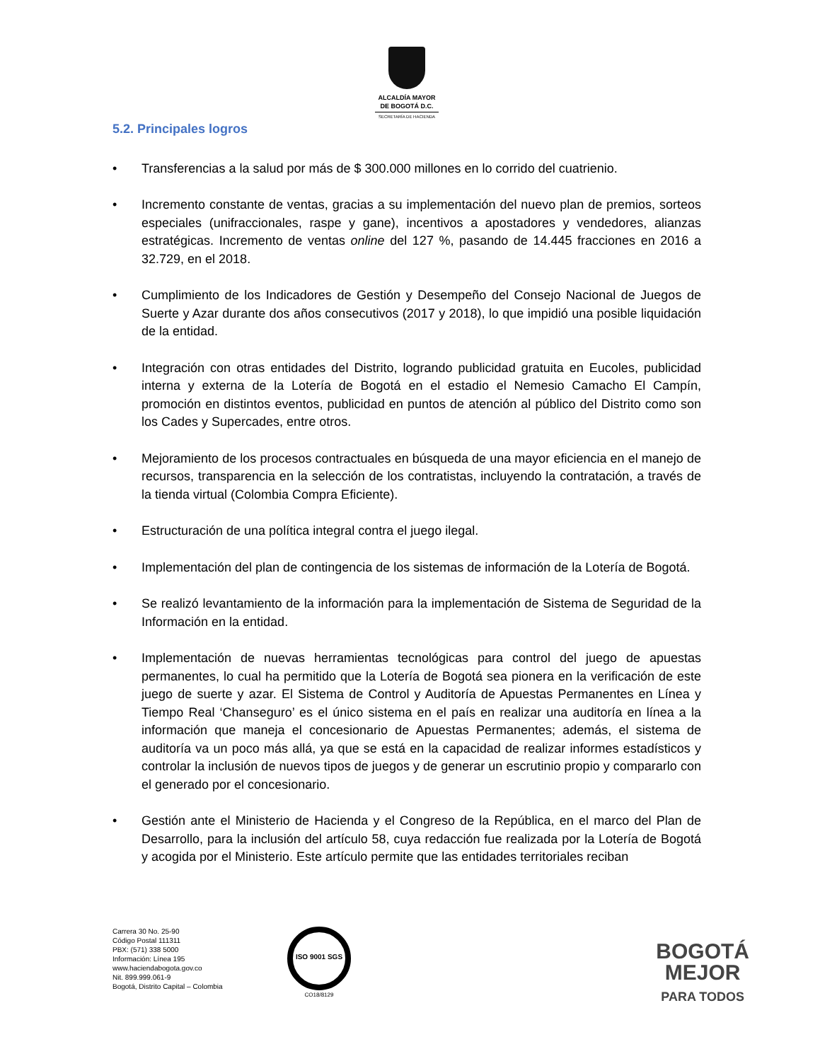ALCALDÍA MAYOR
DE BOGOTÁ D.C.
SECRETARÍA DE HACIENDA
5.2. Principales logros
• Transferencias a la salud por más de $ 300.000 millones en lo corrido del cuatrienio.
• Incremento constante de ventas, gracias a su implementación del nuevo plan de premios, sorteos especiales (unifraccionales, raspe y gane), incentivos a apostadores y vendedores, alianzas estratégicas. Incremento de ventas online del 127 %, pasando de 14.445 fracciones en 2016 a 32.729, en el 2018.
• Cumplimiento de los Indicadores de Gestión y Desempeño del Consejo Nacional de Juegos de Suerte y Azar durante dos años consecutivos (2017 y 2018), lo que impidió una posible liquidación de la entidad.
• Integración con otras entidades del Distrito, logrando publicidad gratuita en Eucoles, publicidad interna y externa de la Lotería de Bogotá en el estadio el Nemesio Camacho El Campín, promoción en distintos eventos, publicidad en puntos de atención al público del Distrito como son los Cades y Supercades, entre otros.
• Mejoramiento de los procesos contractuales en búsqueda de una mayor eficiencia en el manejo de recursos, transparencia en la selección de los contratistas, incluyendo la contratación, a través de la tienda virtual (Colombia Compra Eficiente).
• Estructuración de una política integral contra el juego ilegal.
• Implementación del plan de contingencia de los sistemas de información de la Lotería de Bogotá.
• Se realizó levantamiento de la información para la implementación de Sistema de Seguridad de la Información en la entidad.
• Implementación de nuevas herramientas tecnológicas para control del juego de apuestas permanentes, lo cual ha permitido que la Lotería de Bogotá sea pionera en la verificación de este juego de suerte y azar. El Sistema de Control y Auditoría de Apuestas Permanentes en Línea y Tiempo Real ‘Chanseguro’ es el único sistema en el país en realizar una auditoría en línea a la información que maneja el concesionario de Apuestas Permanentes; además, el sistema de auditoría va un poco más allá, ya que se está en la capacidad de realizar informes estadísticos y controlar la inclusión de nuevos tipos de juegos y de generar un escrutinio propio y compararlo con el generado por el concesionario.
• Gestión ante el Ministerio de Hacienda y el Congreso de la República, en el marco del Plan de Desarrollo, para la inclusión del artículo 58, cuya redacción fue realizada por la Lotería de Bogotá y acogida por el Ministerio. Este artículo permite que las entidades territoriales reciban
Carrera 30 No. 25-90
Código Postal 111311
PBX: (571) 338 5000
Información: Línea 195
www.haciendabogota.gov.co
Nit. 899.999.061-9
Bogotá, Distrito Capital – Colombia
ISO 9001 SGS
CO18/8129
BOGOTÁ
MEJOR
PARA TODOS